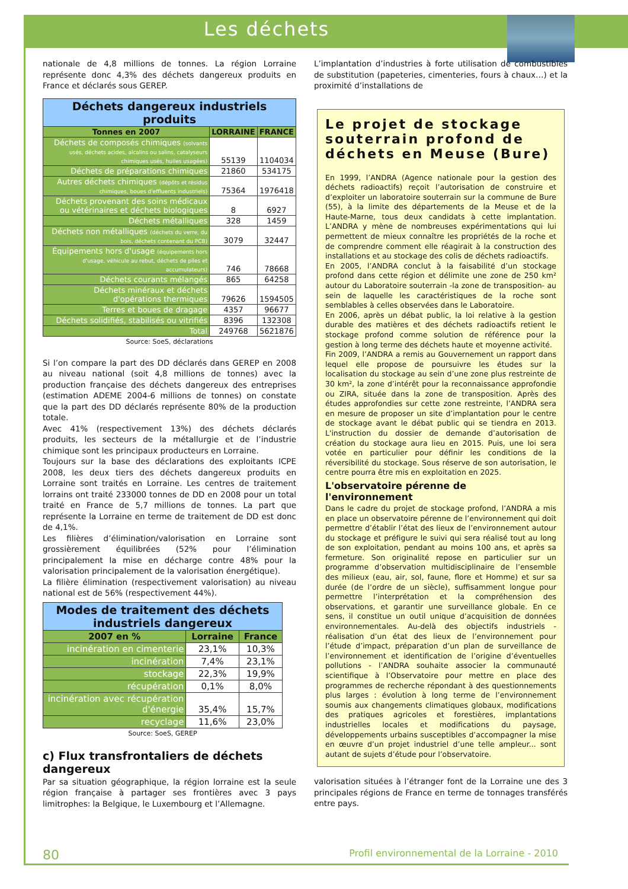Les déchets
nationale de 4,8 millions de tonnes. La région Lorraine représente donc 4,3% des déchets dangereux produits en France et déclarés sous GEREP.
| Déchets dangereux industriels produits | | |
| --- | --- | --- |
| Tonnes en 2007 | LORRAINE | FRANCE |
| Déchets de composés chimiques (solvants usés, déchets acides, alcalins ou salins, catalyseurs chimiques usés, huiles usagées) | 55139 | 1104034 |
| Déchets de préparations chimiques | 21860 | 534175 |
| Autres déchets chimiques (dépôts et résidus chimiques, boues d'effluents industriels) | 75364 | 1976418 |
| Déchets provenant des soins médicaux ou vétérinaires et déchets biologiques | 8 | 6927 |
| Déchets métalliques | 328 | 1459 |
| Déchets non métalliques (déchets du verre, du bois, déchets contenant du PCB) | 3079 | 32447 |
| Équipements hors d'usage (équipements hors d'usage, véhicule au rebut, déchets de piles et accumulateurs) | 746 | 78668 |
| Déchets courants mélangés | 865 | 64258 |
| Déchets minéraux et déchets d'opérations thermiques | 79626 | 1594505 |
| Terres et boues de dragage | 4357 | 96677 |
| Déchets solidifiés, stabilisés ou vitrifiés | 8396 | 132308 |
| Total | 249768 | 5621876 |
Source: SoeS, déclarations
Si l’on compare la part des DD déclarés dans GEREP en 2008 au niveau national (soit 4,8 millions de tonnes) avec la production française des déchets dangereux des entreprises (estimation ADEME 2004-6 millions de tonnes) on constate que la part des DD déclarés représente 80% de la production totale.
Avec 41% (respectivement 13%) des déchets déclarés produits, les secteurs de la métallurgie et de l’industrie chimique sont les principaux producteurs en Lorraine.
Toujours sur la base des déclarations des exploitants ICPE 2008, les deux tiers des déchets dangereux produits en Lorraine sont traités en Lorraine. Les centres de traitement lorrains ont traité 233000 tonnes de DD en 2008 pour un total traité en France de 5,7 millions de tonnes. La part que représente la Lorraine en terme de traitement de DD est donc de 4,1%.
Les filières d’élimination/valorisation en Lorraine sont grossièrement équilibrées (52% pour l’élimination principalement la mise en décharge contre 48% pour la valorisation principalement de la valorisation énergétique).
La filière élimination (respectivement valorisation) au niveau national est de 56% (respectivement 44%).
| Modes de traitement des déchets industriels dangereux | | |
| --- | --- | --- |
| 2007 en % | Lorraine | France |
| incinération en cimenterie | 23,1% | 10,3% |
| incinération | 7,4% | 23,1% |
| stockage | 22,3% | 19,9% |
| récupération | 0,1% | 8,0% |
| incinération avec récupération d'énergie | 35,4% | 15,7% |
| recyclage | 11,6% | 23,0% |
Source: SoeS, GEREP
c) Flux transfrontaliers de déchets dangereux
Par sa situation géographique, la région lorraine est la seule région française à partager ses frontières avec 3 pays limitrophes: la Belgique, le Luxembourg et l’Allemagne.
L’implantation d’industries à forte utilisation de combustibles de substitution (papeteries, cimenteries, fours à chaux…) et la proximité d’installations de
Le projet de stockage souterrain profond de déchets en Meuse (Bure)
En 1999, l’ANDRA (Agence nationale pour la gestion des déchets radioactifs) reçoit l’autorisation de construire et d’exploiter un laboratoire souterrain sur la commune de Bure (55), à la limite des départements de la Meuse et de la Haute-Marne, tous deux candidats à cette implantation. L’ANDRA y mène de nombreuses expérimentations qui lui permettent de mieux connaître les propriétés de la roche et de comprendre comment elle réagirait à la construction des installations et au stockage des colis de déchets radioactifs.
En 2005, l’ANDRA conclut à la faisabilité d’un stockage profond dans cette région et délimite une zone de 250 km² autour du Laboratoire souterrain -la zone de transposition- au sein de laquelle les caractéristiques de la roche sont semblables à celles observées dans le Laboratoire.
En 2006, après un débat public, la loi relative à la gestion durable des matières et des déchets radioactifs retient le stockage profond comme solution de référence pour la gestion à long terme des déchets haute et moyenne activité.
Fin 2009, l’ANDRA a remis au Gouvernement un rapport dans lequel elle propose de poursuivre les études sur la localisation du stockage au sein d’une zone plus restreinte de 30 km², la zone d’intérêt pour la reconnaissance approfondie ou ZIRA, située dans la zone de transposition. Après des études approfondies sur cette zone restreinte, l’ANDRA sera en mesure de proposer un site d’implantation pour le centre de stockage avant le débat public qui se tiendra en 2013. L'instruction du dossier de demande d’autorisation de création du stockage aura lieu en 2015. Puis, une loi sera votée en particulier pour définir les conditions de la réversibilité du stockage. Sous réserve de son autorisation, le centre pourra être mis en exploitation en 2025.
L'observatoire pérenne de l'environnement
Dans le cadre du projet de stockage profond, l’ANDRA a mis en place un observatoire pérenne de l’environnement qui doit permettre d’établir l’état des lieux de l’environnement autour du stockage et préfigure le suivi qui sera réalisé tout au long de son exploitation, pendant au moins 100 ans, et après sa fermeture. Son originalité repose en particulier sur un programme d’observation multidisciplinaire de l’ensemble des milieux (eau, air, sol, faune, flore et Homme) et sur sa durée (de l’ordre de un siècle), suffisamment longue pour permettre l’interprétation et la compréhension des observations, et garantir une surveillance globale. En ce sens, il constitue un outil unique d’acquisition de données environnementales. Au-delà des objectifs industriels - réalisation d’un état des lieux de l’environnement pour l’étude d’impact, préparation d’un plan de surveillance de l’environnement et identification de l’origine d’éventuelles pollutions - l’ANDRA souhaite associer la communauté scientifique à l’Observatoire pour mettre en place des programmes de recherche répondant à des questionnements plus larges : évolution à long terme de l’environnement soumis aux changements climatiques globaux, modifications des pratiques agricoles et forestières, implantations industrielles locales et modifications du paysage, développements urbains susceptibles d’accompagner la mise en œuvre d’un projet industriel d’une telle ampleur... sont autant de sujets d’étude pour l’observatoire.
valorisation situées à l’étranger font de la Lorraine une des 3 principales régions de France en terme de tonnages transférés entre pays.
80 Profil environnemental de la Lorraine - 2010